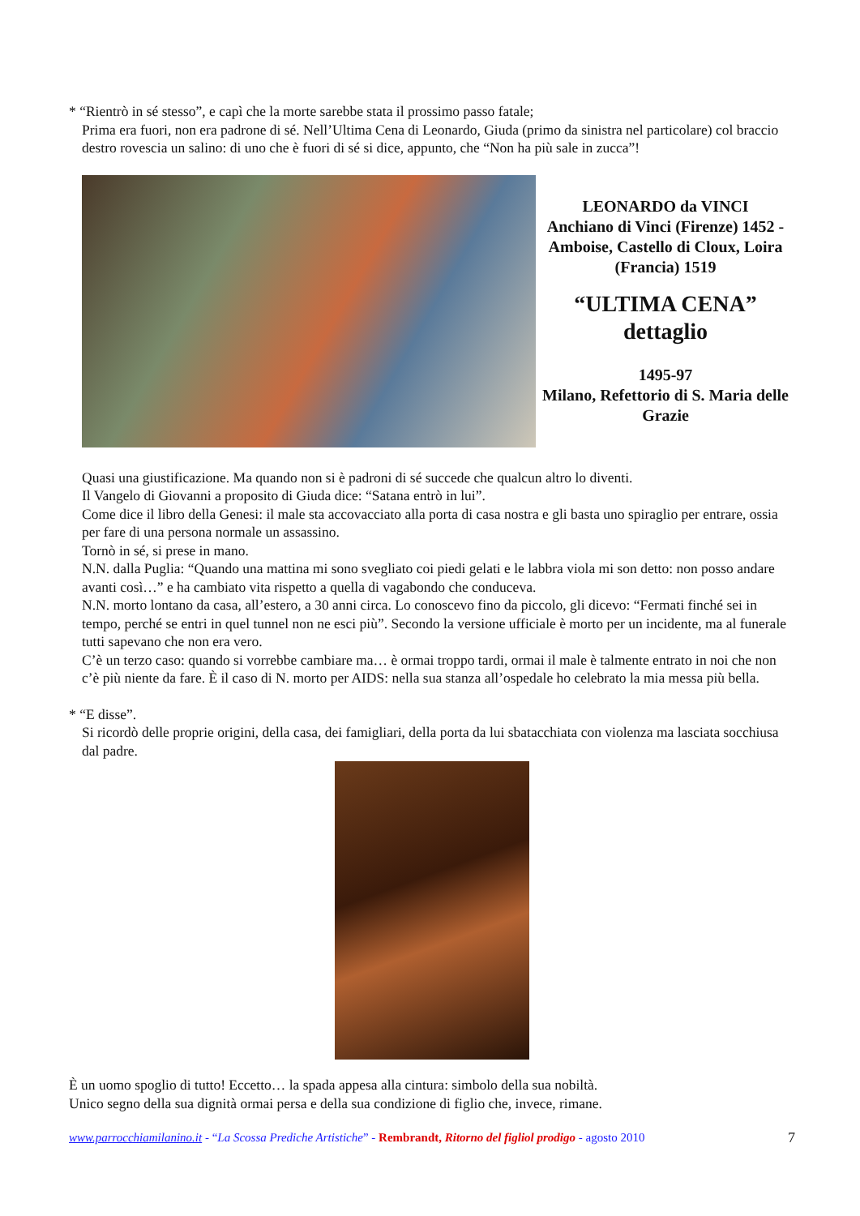* “Rientrò in sé stesso”, e capì che la morte sarebbe stata il prossimo passo fatale;
Prima era fuori, non era padrone di sé. Nell’Ultima Cena di Leonardo, Giuda (primo da sinistra nel particolare) col braccio destro rovescia un salino: di uno che è fuori di sé si dice, appunto, che “Non ha più sale in zucca”!
LEONARDO da VINCI
Anchiano di Vinci (Firenze) 1452 - Amboise, Castello di Cloux, Loira (Francia) 1519
“ULTIMA CENA”
dettaglio
1495-97
Milano, Refettorio di S. Maria delle Grazie
Quasi una giustificazione. Ma quando non si è padroni di sé succede che qualcun altro lo diventi.
Il Vangelo di Giovanni a proposito di Giuda dice: “Satana entrò in lui”.
Come dice il libro della Genesi: il male sta accovacciato alla porta di casa nostra e gli basta uno spiraglio per entrare, ossia per fare di una persona normale un assassino.
Tornò in sé, si prese in mano.
N.N. dalla Puglia: “Quando una mattina mi sono svegliato coi piedi gelati e le labbra viola mi son detto: non posso andare avanti così…” e ha cambiato vita rispetto a quella di vagabondo che conduceva.
N.N. morto lontano da casa, all’estero, a 30 anni circa. Lo conoscevo fino da piccolo, gli dicevo: “Fermati finché sei in tempo, perché se entri in quel tunnel non ne esci più”. Secondo la versione ufficiale è morto per un incidente, ma al funerale tutti sapevano che non era vero.
C’è un terzo caso: quando si vorrebbe cambiare ma… è ormai troppo tardi, ormai il male è talmente entrato in noi che non c’è più niente da fare. È il caso di N. morto per AIDS: nella sua stanza all’ospedale ho celebrato la mia messa più bella.
* “E disse”.
Si ricordò delle proprie origini, della casa, dei famigliari, della porta da lui sbatacchiata con violenza ma lasciata socchiusa dal padre.
È un uomo spoglio di tutto! Eccetto… la spada appesa alla cintura: simbolo della sua nobiltà.
Unico segno della sua dignità ormai persa e della sua condizione di figlio che, invece, rimane.
www.parrocchiamilanino.it - “La Scossa Prediche Artistiche” - Rembrandt, Ritorno del figliol prodigo - agosto 2010 7